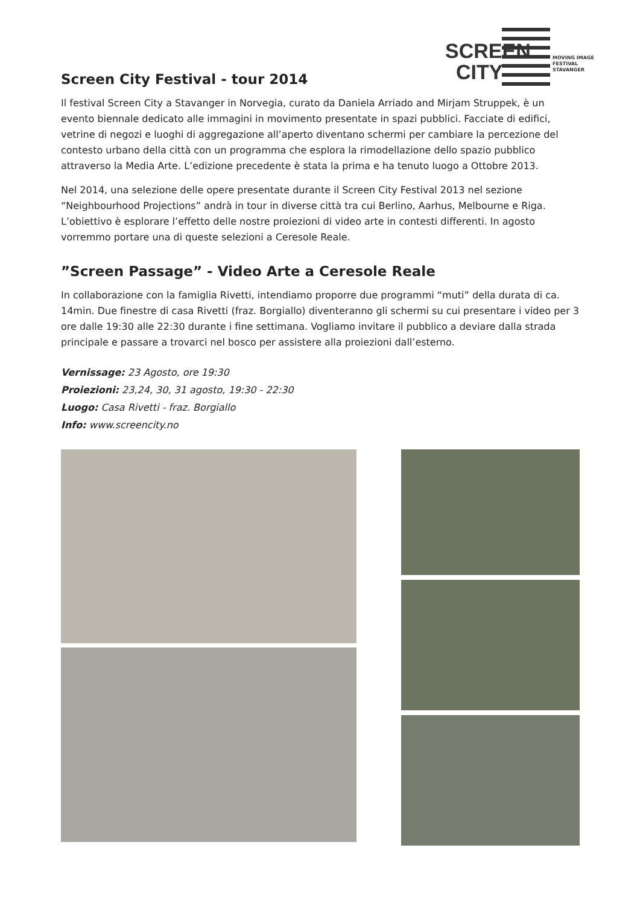SCREEN
CITY
MOVING IMAGE
FESTIVAL
STAVANGER
Screen City Festival - tour 2014
Il festival Screen City a Stavanger in Norvegia, curato da Daniela Arriado and Mirjam Struppek, è un evento biennale dedicato alle immagini in movimento presentate in spazi pubblici. Facciate di edifici, vetrine di negozi e luoghi di aggregazione all’aperto diventano schermi per cambiare la percezione del contesto urbano della città con un programma che esplora la rimodellazione dello spazio pubblico attraverso la Media Arte. L’edizione precedente è stata la prima e ha tenuto luogo a Ottobre 2013.
Nel 2014, una selezione delle opere presentate durante il Screen City Festival 2013 nel sezione “Neighbourhood Projections” andrà in tour in diverse città tra cui Berlino, Aarhus, Melbourne e Riga. L’obiettivo è esplorare l’effetto delle nostre proiezioni di video arte in contesti differenti. In agosto vorremmo portare una di queste selezioni a Ceresole Reale.
”Screen Passage” - Video Arte a Ceresole Reale
In collaborazione con la famiglia Rivetti, intendiamo proporre due programmi “muti” della durata di ca. 14min. Due finestre di casa Rivetti (fraz. Borgiallo) diventeranno gli schermi su cui presentare i video per 3 ore dalle 19:30 alle 22:30 durante i fine settimana. Vogliamo invitare il pubblico a deviare dalla strada principale e passare a trovarci nel bosco per assistere alla proiezioni dall’esterno.
Vernissage: 23 Agosto, ore 19:30
Proiezioni: 23,24, 30, 31 agosto, 19:30 - 22:30
Luogo: Casa Rivetti - fraz. Borgiallo
Info: www.screencity.no